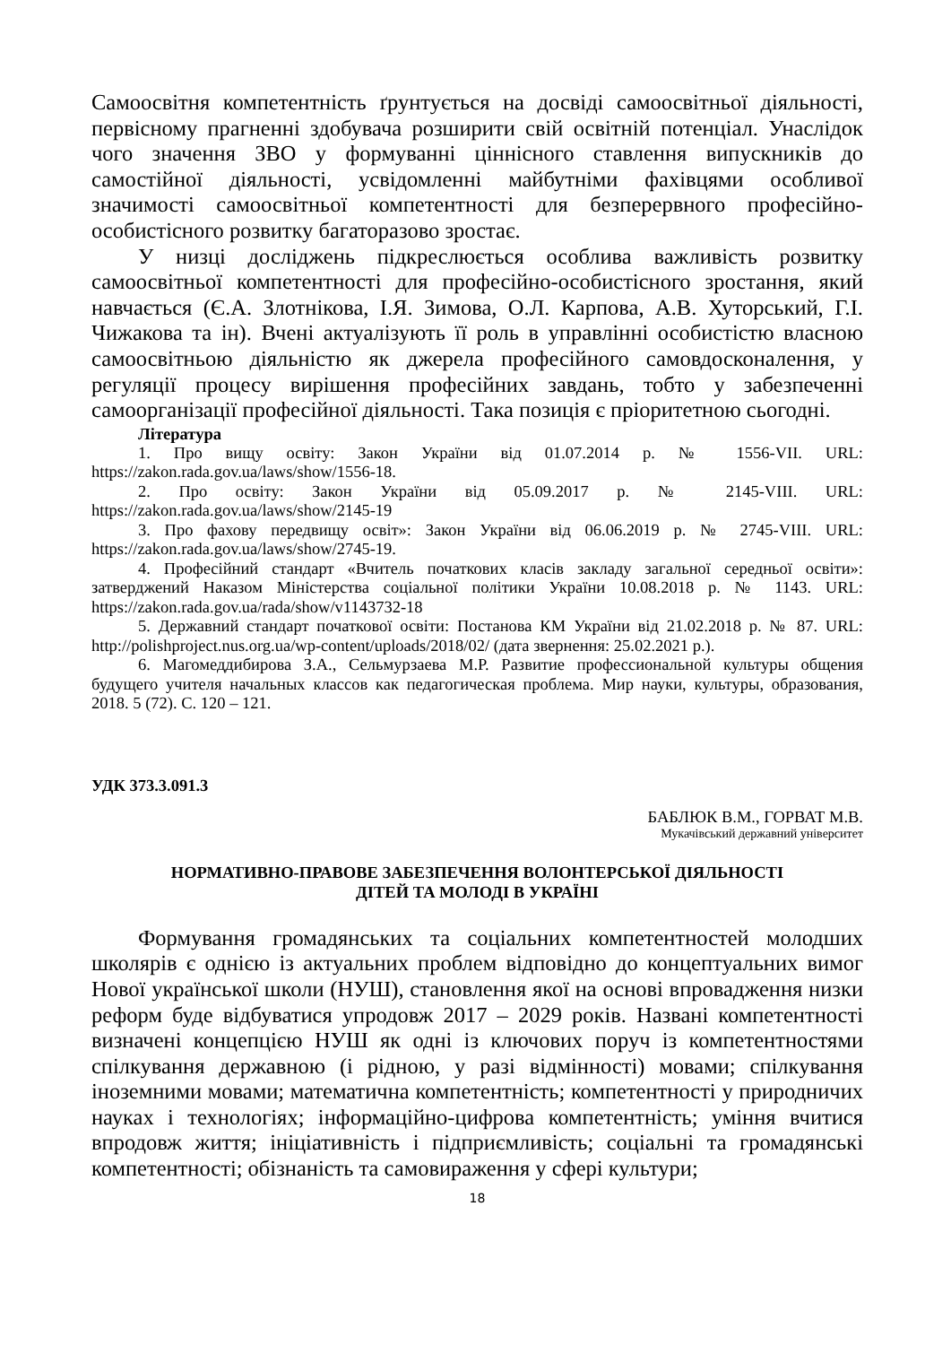Самоосвітня компетентність ґрунтується на досвіді самоосвітньої діяльності, первісному прагненні здобувача розширити свій освітній потенціал. Унаслідок чого значення ЗВО у формуванні ціннісного ставлення випускників до самостійної діяльності, усвідомленні майбутніми фахівцями особливої значимості самоосвітньої компетентності для безперервного професійно-особистісного розвитку багаторазово зростає.
У низці досліджень підкреслюється особлива важливість розвитку самоосвітньої компетентності для професійно-особистісного зростання, який навчається (Є.А. Злотнікова, І.Я. Зимова, О.Л. Карпова, А.В. Хуторський, Г.І. Чижакова та ін). Вчені актуалізують її роль в управлінні особистістю власною самоосвітньою діяльністю як джерела професійного самовдосконалення, у регуляції процесу вирішення професійних завдань, тобто у забезпеченні самоорганізації професійної діяльності. Така позиція є пріоритетною сьогодні.
Література
1. Про вищу освіту: Закон України від 01.07.2014 р. № 1556-VII. URL: https://zakon.rada.gov.ua/laws/show/1556-18.
2. Про освіту: Закон України від 05.09.2017 р. № 2145-VIII. URL: https://zakon.rada.gov.ua/laws/show/2145-19
3. Про фахову передвищу освіт»: Закон України від 06.06.2019 р. № 2745-VIII. URL: https://zakon.rada.gov.ua/laws/show/2745-19.
4. Професійний стандарт «Вчитель початкових класів закладу загальної середньої освіти»: затверджений Наказом Міністерства соціальної політики України 10.08.2018 р. № 1143. URL: https://zakon.rada.gov.ua/rada/show/v1143732-18
5. Державний стандарт початкової освіти: Постанова КМ України від 21.02.2018 р. № 87. URL: http://polishproject.nus.org.ua/wp-content/uploads/2018/02/ (дата звернення: 25.02.2021 р.).
6. Магомеддибирова З.А., Сельмурзаева М.Р. Развитие профессиональной культуры общения будущего учителя начальных классов как педагогическая проблема. Мир науки, культуры, образования, 2018. 5 (72). С. 120 – 121.
УДК 373.3.091.3
БАБЛЮК В.М., ГОРВАТ М.В.
Мукачівський державний університет
НОРМАТИВНО-ПРАВОВЕ ЗАБЕЗПЕЧЕННЯ ВОЛОНТЕРСЬКОЇ ДІЯЛЬНОСТІ
ДІТЕЙ ТА МОЛОДІ В УКРАЇНІ
Формування громадянських та соціальних компетентностей молодших школярів є однією із актуальних проблем відповідно до концептуальних вимог Нової української школи (НУШ), становлення якої на основі впровадження низки реформ буде відбуватися упродовж 2017 – 2029 років. Названі компетентності визначені концепцією НУШ як одні із ключових поруч із компетентностями спілкування державною (і рідною, у разі відмінності) мовами; спілкування іноземними мовами; математична компетентність; компетентності у природничих науках і технологіях; інформаційно-цифрова компетентність; уміння вчитися впродовж життя; ініціативність і підприємливість; соціальні та громадянські компетентності; обізнаність та самовираження у сфері культури;
18